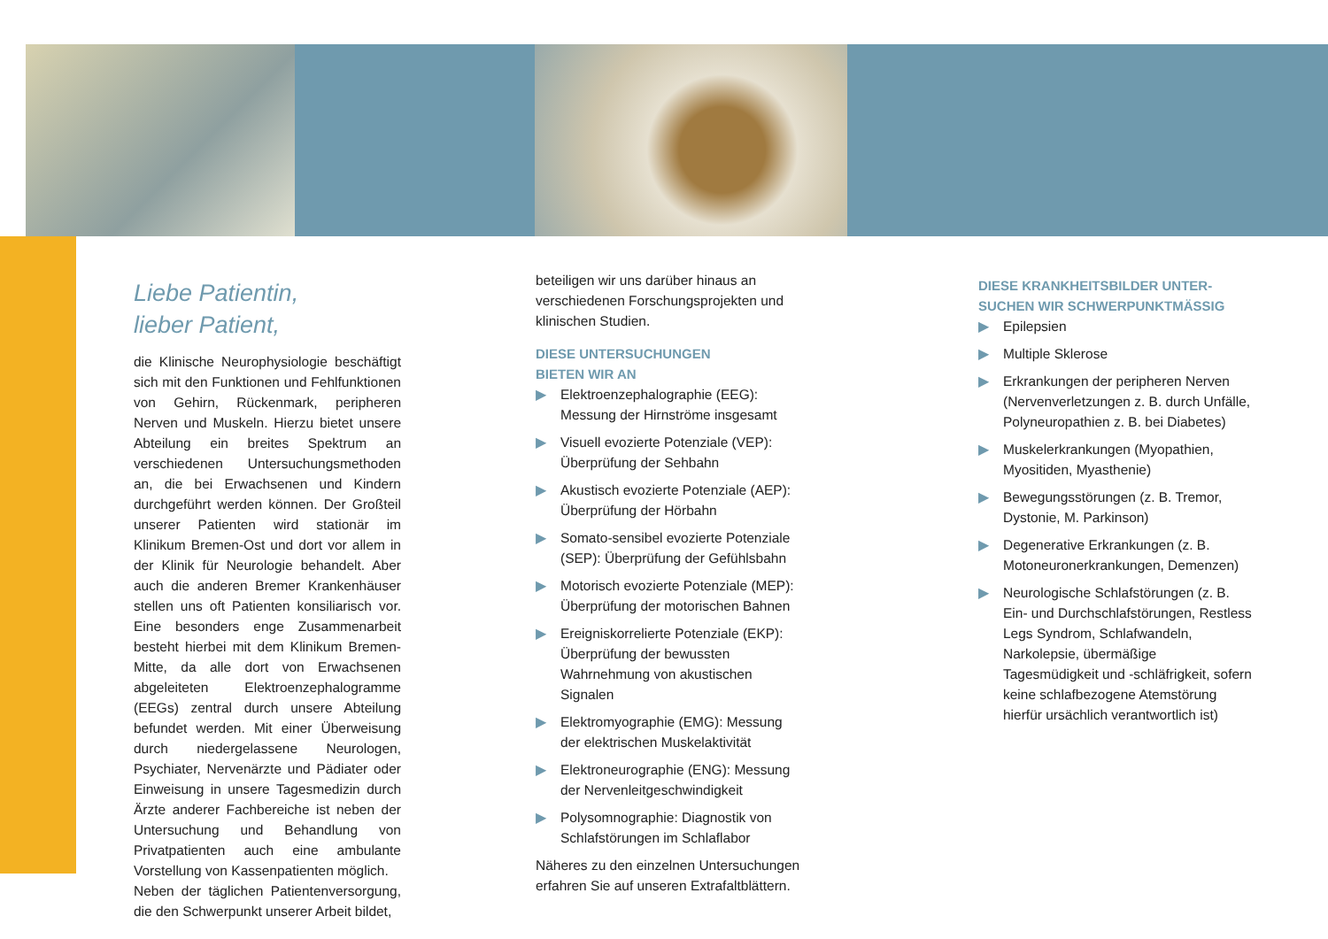Liebe Patientin,
lieber Patient,
die Klinische Neurophysiologie beschäftigt sich mit den Funktionen und Fehlfunktionen von Gehirn, Rückenmark, peripheren Nerven und Muskeln. Hierzu bietet unsere Abteilung ein breites Spektrum an verschiedenen Untersuchungsmethoden an, die bei Erwachsenen und Kindern durchgeführt werden können. Der Großteil unserer Patienten wird stationär im Klinikum Bremen-Ost und dort vor allem in der Klinik für Neurologie behandelt. Aber auch die anderen Bremer Krankenhäuser stellen uns oft Patienten konsiliarisch vor. Eine besonders enge Zusammenarbeit besteht hierbei mit dem Klinikum Bremen-Mitte, da alle dort von Erwachsenen abgeleiteten Elektroenzephalogramme (EEGs) zentral durch unsere Abteilung befundet werden. Mit einer Überweisung durch niedergelassene Neurologen, Psychiater, Nervenärzte und Pädiater oder Einweisung in unsere Tagesmedizin durch Ärzte anderer Fachbereiche ist neben der Untersuchung und Behandlung von Privatpatienten auch eine ambulante Vorstellung von Kassenpatienten möglich.
Neben der täglichen Patientenversorgung, die den Schwerpunkt unserer Arbeit bildet,
beteiligen wir uns darüber hinaus an verschiedenen Forschungsprojekten und klinischen Studien.
DIESE UNTERSUCHUNGEN
BIETEN WIR AN
▶ Elektroenzephalographie (EEG): Messung der Hirnströme insgesamt
▶ Visuell evozierte Potenziale (VEP): Überprüfung der Sehbahn
▶ Akustisch evozierte Potenziale (AEP): Überprüfung der Hörbahn
▶ Somato-sensibel evozierte Potenziale (SEP): Überprüfung der Gefühlsbahn
▶ Motorisch evozierte Potenziale (MEP): Überprüfung der motorischen Bahnen
▶ Ereigniskorrelierte Potenziale (EKP): Überprüfung der bewussten Wahrnehmung von akustischen Signalen
▶ Elektromyographie (EMG): Messung der elektrischen Muskelaktivität
▶ Elektroneurographie (ENG): Messung der Nervenleitgeschwindigkeit
▶ Polysomnographie: Diagnostik von Schlafstörungen im Schlaflabor
Näheres zu den einzelnen Untersuchungen erfahren Sie auf unseren Extrafaltblättern.
DIESE KRANKHEITSBILDER UNTER-
SUCHEN WIR SCHWERPUNKTMÄSSIG
▶ Epilepsien
▶ Multiple Sklerose
▶ Erkrankungen der peripheren Nerven (Nervenverletzungen z. B. durch Unfälle, Polyneuropathien z. B. bei Diabetes)
▶ Muskelerkrankungen (Myopathien, Myositiden, Myasthenie)
▶ Bewegungsstörungen (z. B. Tremor, Dystonie, M. Parkinson)
▶ Degenerative Erkrankungen (z. B. Motoneuronerkrankungen, Demenzen)
▶ Neurologische Schlafstörungen (z. B. Ein- und Durchschlafstörungen, Restless Legs Syndrom, Schlafwandeln, Narkolepsie, übermäßige Tagesmüdigkeit und -schläfrigkeit, sofern keine schlafbezogene Atemstörung hierfür ursächlich verantwortlich ist)